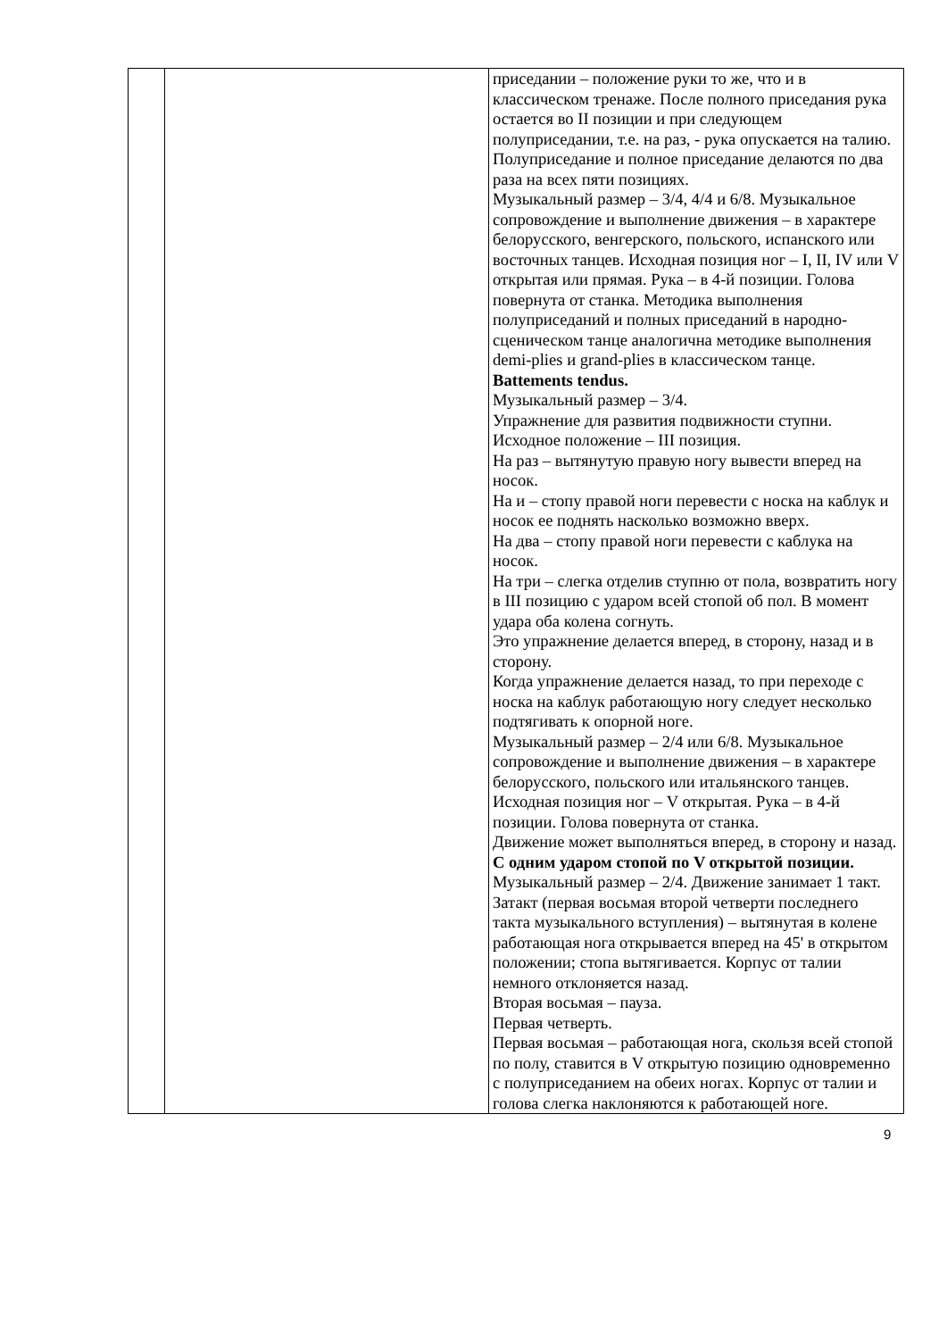| | | приседании – положение руки то же, что и в классическом тренаже. После полного приседания рука остается во II позиции и при следующем полуприседании, т.е. на раз, - рука опускается на талию. Полуприседание и полное приседание делаются по два раза на всех пяти позициях. Музыкальный размер – 3/4, 4/4 и 6/8. Музыкальное сопровождение и выполнение движения – в характере белорусского, венгерского, польского, испанского или восточных танцев. Исходная позиция ног – I, II, IV или V открытая или прямая. Рука – в 4-й позиции. Голова повернута от станка. Методика выполнения полуприседаний и полных приседаний в народно-сценическом танце аналогична методике выполнения demi-plies и grand-plies в классическом танце. Battements tendus. Музыкальный размер – 3/4. Упражнение для развития подвижности ступни. Исходное положение – III позиция. На раз – вытянутую правую ногу вывести вперед на носок. На и – стопу правой ноги перевести с носка на каблук и носок ее поднять насколько возможно вверх. На два – стопу правой ноги перевести с каблука на носок. На три – слегка отделив ступню от пола, возвратить ногу в III позицию с ударом всей стопой об пол. В момент удара оба колена согнуть. Это упражнение делается вперед, в сторону, назад и в сторону. Когда упражнение делается назад, то при переходе с носка на каблук работающую ногу следует несколько подтягивать к опорной ноге. Музыкальный размер – 2/4 или 6/8. Музыкальное сопровождение и выполнение движения – в характере белорусского, польского или итальянского танцев. Исходная позиция ног – V открытая. Рука – в 4-й позиции. Голова повернута от станка. Движение может выполняться вперед, в сторону и назад. С одним ударом стопой по V открытой позиции. Музыкальный размер – 2/4. Движение занимает 1 такт. Затакт (первая восьмая второй четверти последнего такта музыкального вступления) – вытянутая в колене работающая нога открывается вперед на 45' в открытом положении; стопа вытягивается. Корпус от талии немного отклоняется назад. Вторая восьмая – пауза. Первая четверть. Первая восьмая – работающая нога, скользя всей стопой по полу, ставится в V открытую позицию одновременно с полуприседанием на обеих ногах. Корпус от талии и голова слегка наклоняются к работающей ноге. |
9